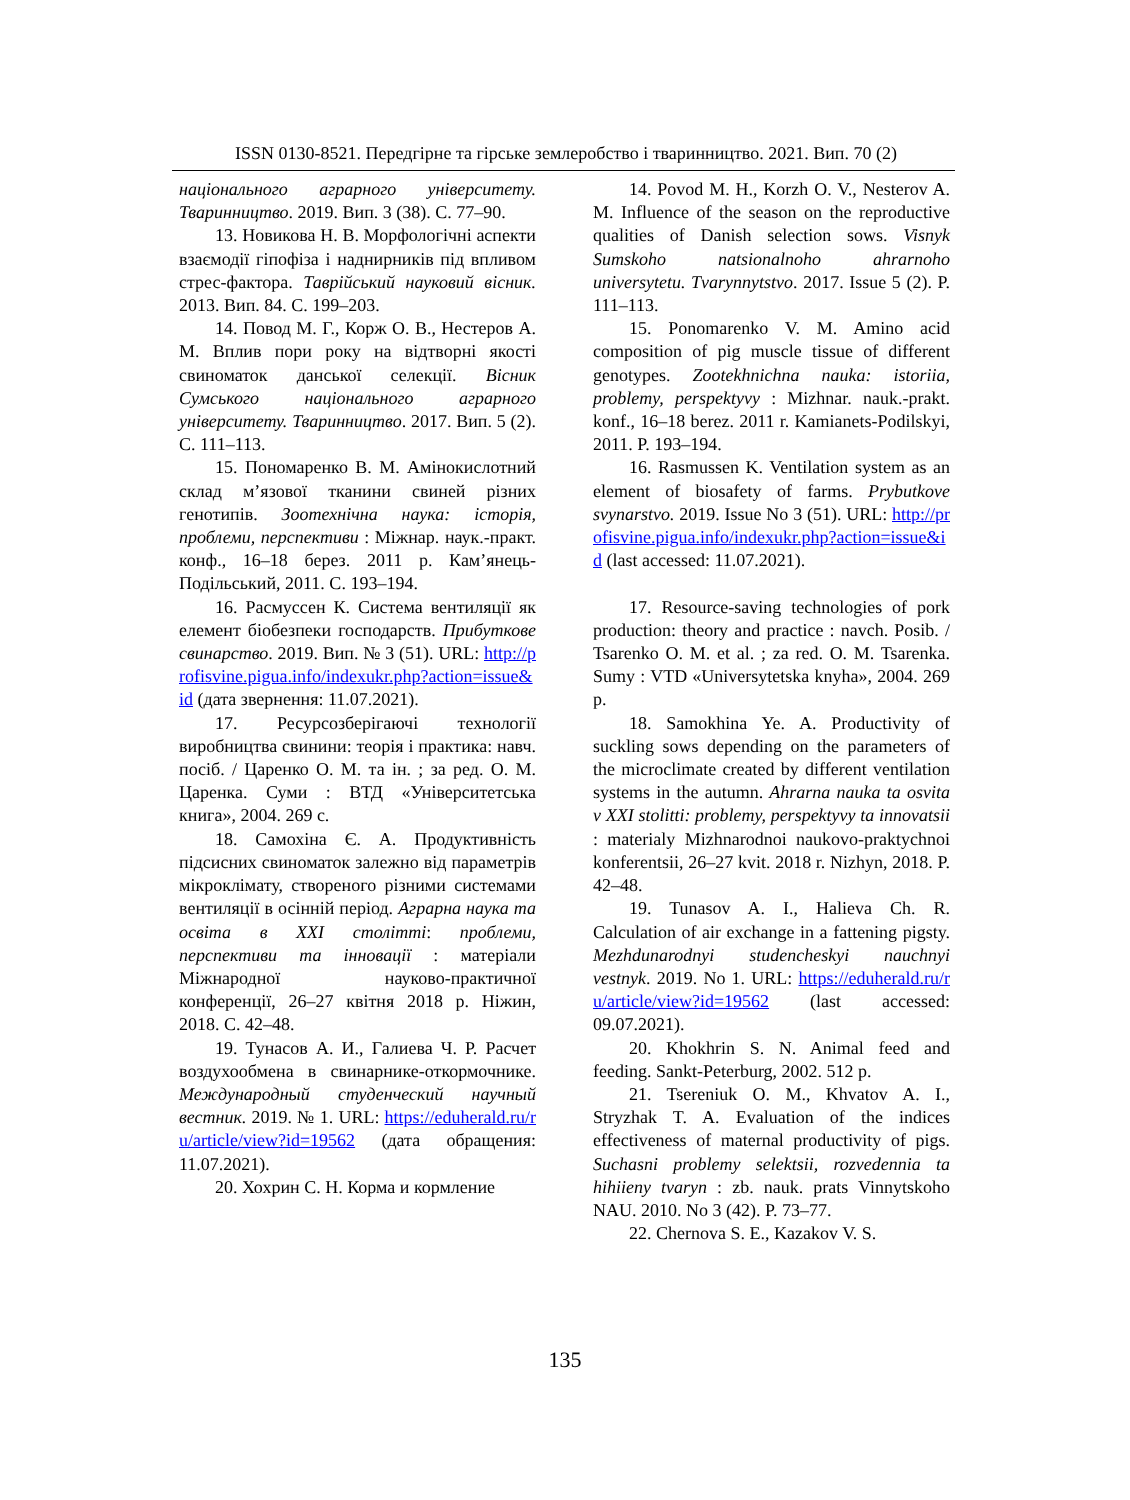ISSN 0130-8521. Передгірне та гірське землеробство і тваринництво. 2021. Вип. 70 (2)
національного аграрного університету. Тваринництво. 2019. Вип. 3 (38). С. 77–90.
13. Новикова Н. В. Морфологічні аспекти взаємодії гіпофіза і наднирників під впливом стрес-фактора. Таврійський науковий вісник. 2013. Вип. 84. С. 199–203.
14. Повод М. Г., Корж О. В., Нестеров А. М. Вплив пори року на відтворні якості свиноматок данської селекції. Вісник Сумського національного аграрного університету. Тваринництво. 2017. Вип. 5 (2). С. 111–113.
15. Пономаренко В. М. Амінокислотний склад м’язової тканини свиней різних генотипів. Зоотехнічна наука: історія, проблеми, перспективи : Міжнар. наук.-практ. конф., 16–18 берез. 2011 р. Кам’янець-Подільський, 2011. С. 193–194.
16. Расмуссен К. Система вентиляції як елемент біобезпеки господарств. Прибуткове свинарство. 2019. Вип. № 3 (51). URL: http://profisvine.pigua.info/indexukr.php?action=issue&id (дата звернення: 11.07.2021).
17. Ресурсозберігаючі технології виробництва свинини: теорія і практика: навч. посіб. / Царенко О. М. та ін. ; за ред. О. М. Царенка. Суми : ВТД «Університетська книга», 2004. 269 с.
18. Самохіна Є. А. Продуктивність підсисних свиноматок залежно від параметрів мікроклімату, створеного різними системами вентиляції в осінній період. Аграрна наука та освіта в ХХІ столітті: проблеми, перспективи та інновації : матеріали Міжнародної науково-практичної конференції, 26–27 квітня 2018 р. Ніжин, 2018. С. 42–48.
19. Тунасов А. И., Галиева Ч. Р. Расчет воздухообмена в свинарнике-откормочнике. Международный студенческий научный вестник. 2019. № 1. URL: https://eduherald.ru/ru/article/view?id=19562 (дата обращения: 11.07.2021).
20. Хохрин С. Н. Корма и кормление
14. Povod M. H., Korzh O. V., Nesterov A. M. Influence of the season on the reproductive qualities of Danish selection sows. Visnyk Sumskoho natsionalnoho ahrarnoho universytetu. Tvarynnytstvo. 2017. Issue 5 (2). P. 111–113.
15. Ponomarenko V. M. Amino acid composition of pig muscle tissue of different genotypes. Zootekhnichna nauka: istoriia, problemy, perspektyvy : Mizhnar. nauk.-prakt. konf., 16–18 berez. 2011 r. Kamianets-Podilskyi, 2011. P. 193–194.
16. Rasmussen K. Ventilation system as an element of biosafety of farms. Prybutkove svynarstvo. 2019. Issue No 3 (51). URL: http://profisvine.pigua.info/indexukr.php?action=issue&id (last accessed: 11.07.2021).
17. Resource-saving technologies of pork production: theory and practice : navch. Posib. / Tsarenko O. M. et al. ; za red. O. M. Tsarenka. Sumy : VTD «Universytetska knyha», 2004. 269 p.
18. Samokhina Ye. A. Productivity of suckling sows depending on the parameters of the microclimate created by different ventilation systems in the autumn. Ahrarna nauka ta osvita v XXI stolitti: problemy, perspektyvy ta innovatsii : materialy Mizhnarodnoi naukovo-praktychnoi konferentsii, 26–27 kvit. 2018 r. Nizhyn, 2018. P. 42–48.
19. Tunasov A. I., Halieva Ch. R. Calculation of air exchange in a fattening pigsty. Mezhdunarodnyi studencheskyi nauchnyi vestnyk. 2019. No 1. URL: https://eduherald.ru/ru/article/view?id=19562 (last accessed: 09.07.2021).
20. Khokhrin S. N. Animal feed and feeding. Sankt-Peterburg, 2002. 512 p.
21. Tsereniuk O. M., Khvatov A. I., Stryzhak T. A. Evaluation of the indices effectiveness of maternal productivity of pigs. Suchasni problemy selektsii, rozvedennia ta hihiieny tvaryn : zb. nauk. prats Vinnytskoho NAU. 2010. No 3 (42). P. 73–77.
22. Chernova S. E., Kazakov V. S.
135